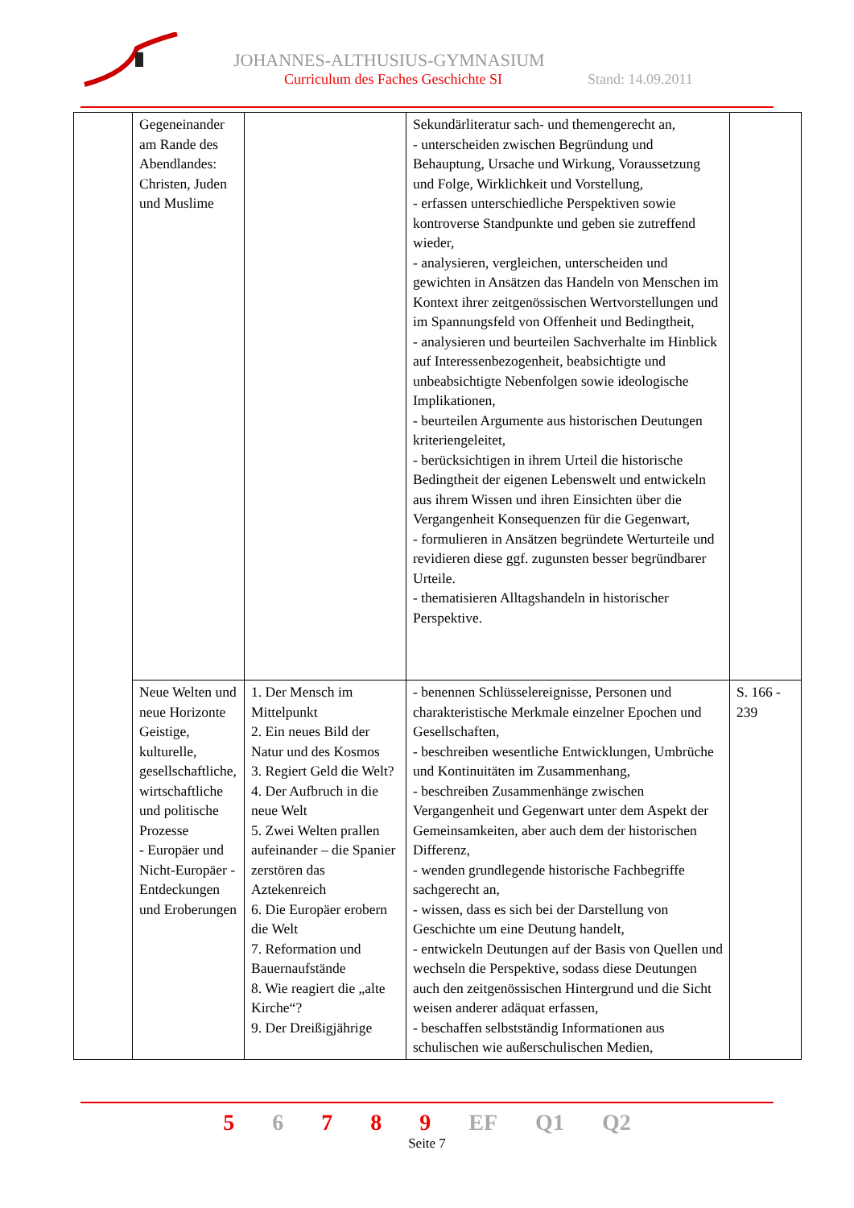JOHANNES-ALTHUSIUS-GYMNASIUM
Curriculum des Faches Geschichte SI
Stand: 14.09.2011
| | Gegeneinander am Rande des Abendlandes: Christen, Juden und Muslime | | Sekundärliteratur sach- und themengerecht an, - unterscheiden zwischen Begründung und Behauptung, Ursache und Wirkung, Voraussetzung und Folge, Wirklichkeit und Vorstellung, - erfassen unterschiedliche Perspektiven sowie kontroverse Standpunkte und geben sie zutreffend wieder, - analysieren, vergleichen, unterscheiden und gewichten in Ansätzen das Handeln von Menschen im Kontext ihrer zeitgenössischen Wertvorstellungen und im Spannungsfeld von Offenheit und Bedingtheit, - analysieren und beurteilen Sachverhalte im Hinblick auf Interessenbezogenheit, beabsichtigte und unbeabsichtigte Nebenfolgen sowie ideologische Implikationen, - beurteilen Argumente aus historischen Deutungen kriteriengeleitet, - berücksichtigen in ihrem Urteil die historische Bedingtheit der eigenen Lebenswelt und entwickeln aus ihrem Wissen und ihren Einsichten über die Vergangenheit Konsequenzen für die Gegenwart, - formulieren in Ansätzen begründete Werturteile und revidieren diese ggf. zugunsten besser begründbarer Urteile. - thematisieren Alltagshandeln in historischer Perspektive. | |
| | Neue Welten und neue Horizonte Geistige, kulturelle, gesellschaftliche, wirtschaftliche und politische Prozesse - Europäer und Nicht-Europäer - Entdeckungen und Eroberungen | 1. Der Mensch im Mittelpunkt 2. Ein neues Bild der Natur und des Kosmos 3. Regiert Geld die Welt? 4. Der Aufbruch in die neue Welt 5. Zwei Welten prallen aufeinander – die Spanier zerstören das Aztekenreich 6. Die Europäer erobern die Welt 7. Reformation und Bauernaufstände 8. Wie reagiert die „alte Kirche“? 9. Der Dreißigjährige | - benennen Schlüsselereignisse, Personen und charakteristische Merkmale einzelner Epochen und Gesellschaften, - beschreiben wesentliche Entwicklungen, Umbrüche und Kontinuitäten im Zusammenhang, - beschreiben Zusammenhänge zwischen Vergangenheit und Gegenwart unter dem Aspekt der Gemeinsamkeiten, aber auch dem der historischen Differenz, - wenden grundlegende historische Fachbegriffe sachgerecht an, - wissen, dass es sich bei der Darstellung von Geschichte um eine Deutung handelt, - entwickeln Deutungen auf der Basis von Quellen und wechseln die Perspektive, sodass diese Deutungen auch den zeitgenössischen Hintergrund und die Sicht weisen anderer adäquat erfassen, - beschaffen selbstständig Informationen aus schulischen wie außerschulischen Medien, | S. 166 - 239 |
5 6 7 8 9 EF Q1 Q2
Seite 7